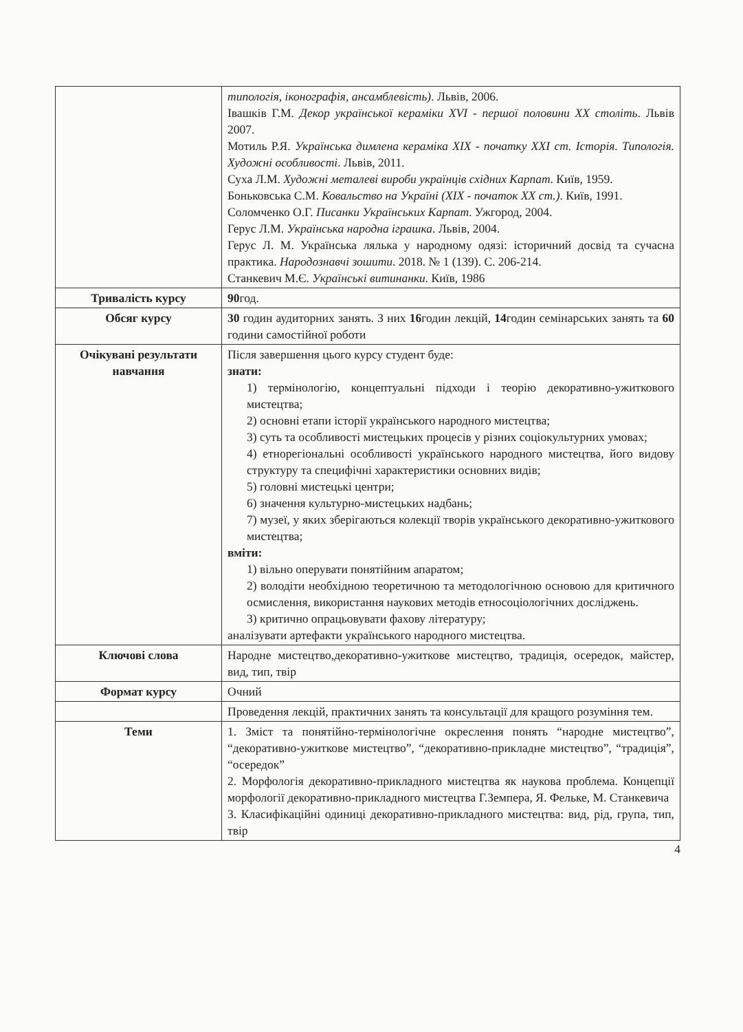| | типологія, іконографія, ансамблевість) . Львів, 2006. Івашків Г.М. Декор української кераміки XVI - першої половини XX століть . Львів 2007. Мотиль Р.Я. Українська димлена кераміка XIX - початку XXI ст. Історія. Типологія. Художні особливості . Львів, 2011. Суха Л.М. Художні металеві вироби українців східних Карпат . Київ, 1959. Боньковська С.М. Ковальство на Україні (XIX - початок XX ст.) . Київ, 1991. Соломченко О.Г. Писанки Українських Карпат . Ужгород, 2004. Герус Л.М. Українська народна іграшка . Львів, 2004. Герус Л. М. Українська лялька у народному одязі: історичний досвід та сучасна практика. Народознавчі зошити . 2018. № 1 (139). С. 206-214. Станкевич М.Є. Українські витинанки . Київ, 1986 |
| Тривалість курсу | 90 год. |
| Обсяг курсу | 30 годин аудиторних занять. З них 16 годин лекцій, 14 годин семінарських занять та 60 години самостійної роботи |
| Очікувані результати навчання | Після завершення цього курсу студент буде: знати: 1) термінологію, концептуальні підходи і теорію декоративно-ужиткового мистецтва; 2) основні етапи історії українського народного мистецтва; 3) суть та особливості мистецьких процесів у різних соціокультурних умовах; 4) етнорегіональні особливості українського народного мистецтва, його видову структуру та специфічні характеристики основних видів; 5) головні мистецькі центри; 6) значення культурно-мистецьких надбань; 7) музеї, у яких зберігаються колекції творів українського декоративно-ужиткового мистецтва; вміти: 1) вільно оперувати понятійним апаратом; 2) володіти необхідною теоретичною та методологічною основою для критичного осмислення, використання наукових методів етносоціологічних досліджень. 3) критично опрацьовувати фахову літературу; аналізувати артефакти українського народного мистецтва. |
| Ключові слова | Народне мистецтво,декоративно-ужиткове мистецтво, традиція, осередок, майстер, вид, тип, твір |
| Формат курсу | Очний |
| | Проведення лекцій, практичних занять та консультації для кращого розуміння тем. |
| Теми | 1. Зміст та понятійно-термінологічне окреслення понять “народне мистецтво”, “декоративно-ужиткове мистецтво”, “декоративно-прикладне мистецтво”, “традиція”, “осередок” 2. Морфологія декоративно-прикладного мистецтва як наукова проблема. Концепції морфології декоративно-прикладного мистецтва Г.Земпера, Я. Фельке, М. Станкевича 3. Класифікаційні одиниці декоративно-прикладного мистецтва: вид, рід, група, тип, твір |
4